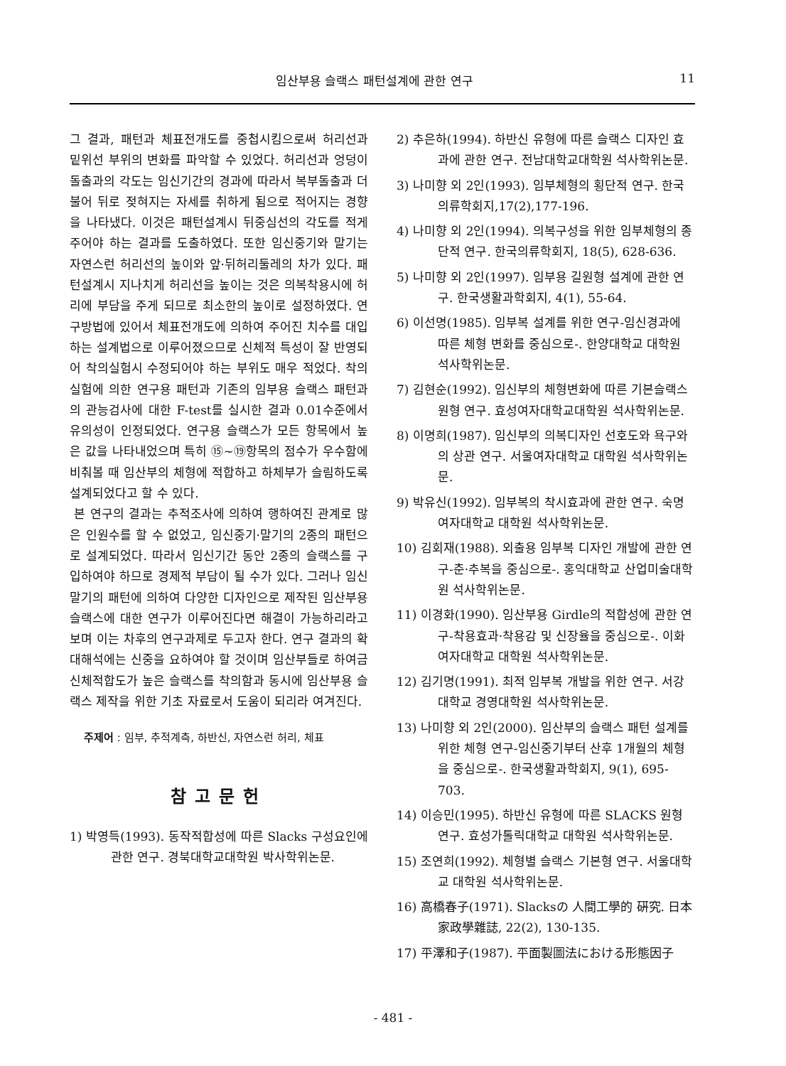임산부용 슬랙스 패턴설계에 관한 연구 11
그 결과, 패턴과 체표전개도를 중첩시킴으로써 허리선과 밑위선 부위의 변화를 파악할 수 있었다. 허리선과 엉덩이돌출과의 각도는 임신기간의 경과에 따라서 복부돌출과 더불어 뒤로 젖혀지는 자세를 취하게 됨으로 적어지는 경향을 나타냈다. 이것은 패턴설계시 뒤중심선의 각도를 적게 주어야 하는 결과를 도출하였다. 또한 임신중기와 말기는 자연스런 허리선의 높이와 앞·뒤허리둘레의 차가 있다. 패턴설계시 지나치게 허리선을 높이는 것은 의복착용시에 허리에 부담을 주게 되므로 최소한의 높이로 설정하였다. 연구방법에 있어서 체표전개도에 의하여 주어진 치수를 대입하는 설계법으로 이루어졌으므로 신체적 특성이 잘 반영되어 착의실험시 수정되어야 하는 부위도 매우 적었다. 착의실험에 의한 연구용 패턴과 기존의 임부용 슬랙스 패턴과의 관능검사에 대한 F-test를 실시한 결과 0.01수준에서 유의성이 인정되었다. 연구용 슬랙스가 모든 항목에서 높은 값을 나타내었으며 특히 ⑮~⑲항목의 점수가 우수함에 비춰볼 때 임산부의 체형에 적합하고 하체부가 슬림하도록 설계되었다고 할 수 있다.
본 연구의 결과는 추적조사에 의하여 행하여진 관계로 많은 인원수를 할 수 없었고, 임신중기·말기의 2종의 패턴으로 설계되었다. 따라서 임신기간 동안 2종의 슬랙스를 구입하여야 하므로 경제적 부담이 될 수가 있다. 그러나 임신말기의 패턴에 의하여 다양한 디자인으로 제작된 임산부용 슬랙스에 대한 연구가 이루어진다면 해결이 가능하리라고 보며 이는 차후의 연구과제로 두고자 한다. 연구 결과의 확대해석에는 신중을 요하여야 할 것이며 임산부들로 하여금 신체적합도가 높은 슬랙스를 착의함과 동시에 임산부용 슬랙스 제작을 위한 기초 자료로서 도움이 되리라 여겨진다.
주제어 : 임부, 추적계측, 하반신, 자연스런 허리, 체표
참고문헌
1) 박영득(1993). 동작적합성에 따른 Slacks 구성요인에 관한 연구. 경북대학교대학원 박사학위논문.
2) 추은하(1994). 하반신 유형에 따른 슬랙스 디자인 효과에 관한 연구. 전남대학교대학원 석사학위논문.
3) 나미향 외 2인(1993). 임부체형의 횡단적 연구. 한국의류학회지,17(2),177-196.
4) 나미향 외 2인(1994). 의복구성을 위한 임부체형의 종단적 연구. 한국의류학회지, 18(5), 628-636.
5) 나미향 외 2인(1997). 임부용 길원형 설계에 관한 연구. 한국생활과학회지, 4(1), 55-64.
6) 이선명(1985). 임부복 설계를 위한 연구-임신경과에 따른 체형 변화를 중심으로-. 한양대학교 대학원 석사학위논문.
7) 김현순(1992). 임신부의 체형변화에 따른 기본슬랙스원형 연구. 효성여자대학교대학원 석사학위논문.
8) 이명희(1987). 임신부의 의복디자인 선호도와 욕구와의 상관 연구. 서울여자대학교 대학원 석사학위논문.
9) 박유신(1992). 임부복의 착시효과에 관한 연구. 숙명여자대학교 대학원 석사학위논문.
10) 김회재(1988). 외출용 임부복 디자인 개발에 관한 연구-춘·추복을 중심으로-. 홍익대학교 산업미술대학원 석사학위논문.
11) 이경화(1990). 임산부용 Girdle의 적합성에 관한 연구-착용효과·착용감 및 신장율을 중심으로-. 이화여자대학교 대학원 석사학위논문.
12) 김기명(1991). 최적 임부복 개발을 위한 연구. 서강대학교 경영대학원 석사학위논문.
13) 나미향 외 2인(2000). 임산부의 슬랙스 패턴 설계를 위한 체형 연구-임신중기부터 산후 1개월의 체형을 중심으로-. 한국생활과학회지, 9(1), 695-703.
14) 이승민(1995). 하반신 유형에 따른 SLACKS 원형 연구. 효성가톨릭대학교 대학원 석사학위논문.
15) 조연희(1992). 체형별 슬랙스 기본형 연구. 서울대학교 대학원 석사학위논문.
16) 高橋春子(1971). Slacksの 人間工學的 硏究. 日本家政學雜誌, 22(2), 130-135.
17) 平澤和子(1987). 平面製圖法における形態因子
- 481 -